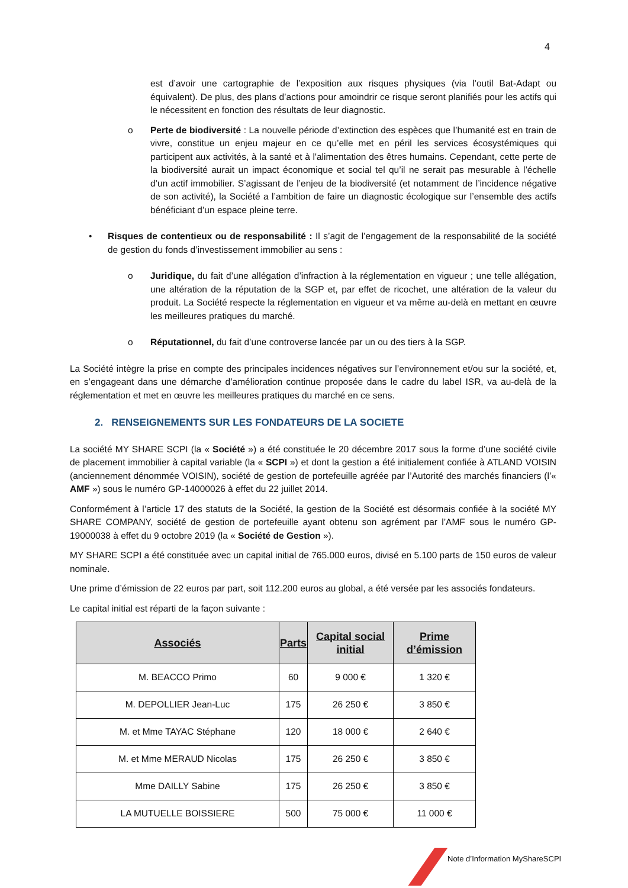4
est d’avoir une cartographie de l’exposition aux risques physiques (via l’outil Bat-Adapt ou équivalent). De plus, des plans d’actions pour amoindrir ce risque seront planifiés pour les actifs qui le nécessitent en fonction des résultats de leur diagnostic.
o Perte de biodiversité : La nouvelle période d’extinction des espèces que l’humanité est en train de vivre, constitue un enjeu majeur en ce qu’elle met en péril les services écosystémiques qui participent aux activités, à la santé et à l'alimentation des êtres humains. Cependant, cette perte de la biodiversité aurait un impact économique et social tel qu’il ne serait pas mesurable à l’échelle d’un actif immobilier. S’agissant de l’enjeu de la biodiversité (et notamment de l’incidence négative de son activité), la Société a l’ambition de faire un diagnostic écologique sur l’ensemble des actifs bénéficiant d’un espace pleine terre.
• Risques de contentieux ou de responsabilité : Il s’agit de l’engagement de la responsabilité de la société de gestion du fonds d’investissement immobilier au sens :
o Juridique, du fait d’une allégation d’infraction à la réglementation en vigueur ; une telle allégation, une altération de la réputation de la SGP et, par effet de ricochet, une altération de la valeur du produit. La Société respecte la réglementation en vigueur et va même au-delà en mettant en œuvre les meilleures pratiques du marché.
o Réputationnel, du fait d’une controverse lancée par un ou des tiers à la SGP.
La Société intègre la prise en compte des principales incidences négatives sur l’environnement et/ou sur la société, et, en s’engageant dans une démarche d’amélioration continue proposée dans le cadre du label ISR, va au-delà de la réglementation et met en œuvre les meilleures pratiques du marché en ce sens.
2. RENSEIGNEMENTS SUR LES FONDATEURS DE LA SOCIETE
La société MY SHARE SCPI (la « Société ») a été constituée le 20 décembre 2017 sous la forme d’une société civile de placement immobilier à capital variable (la « SCPI ») et dont la gestion a été initialement confiée à ATLAND VOISIN (anciennement dénommée VOISIN), société de gestion de portefeuille agréée par l’Autorité des marchés financiers (l’« AMF ») sous le numéro GP-14000026 à effet du 22 juillet 2014.
Conformément à l’article 17 des statuts de la Société, la gestion de la Société est désormais confiée à la société MY SHARE COMPANY, société de gestion de portefeuille ayant obtenu son agrément par l’AMF sous le numéro GP-19000038 à effet du 9 octobre 2019 (la « Société de Gestion »).
MY SHARE SCPI a été constituée avec un capital initial de 765.000 euros, divisé en 5.100 parts de 150 euros de valeur nominale.
Une prime d’émission de 22 euros par part, soit 112.200 euros au global, a été versée par les associés fondateurs.
Le capital initial est réparti de la façon suivante :
| Associés | Parts | Capital social initial | Prime d’émission |
| --- | --- | --- | --- |
| M. BEACCO Primo | 60 | 9 000 € | 1 320 € |
| M. DEPOLLIER Jean-Luc | 175 | 26 250 € | 3 850 € |
| M. et Mme TAYAC Stéphane | 120 | 18 000 € | 2 640 € |
| M. et Mme MERAUD Nicolas | 175 | 26 250 € | 3 850 € |
| Mme DAILLY Sabine | 175 | 26 250 € | 3 850 € |
| LA MUTUELLE BOISSIERE | 500 | 75 000 € | 11 000 € |
Note d’Information MyShareSCPI